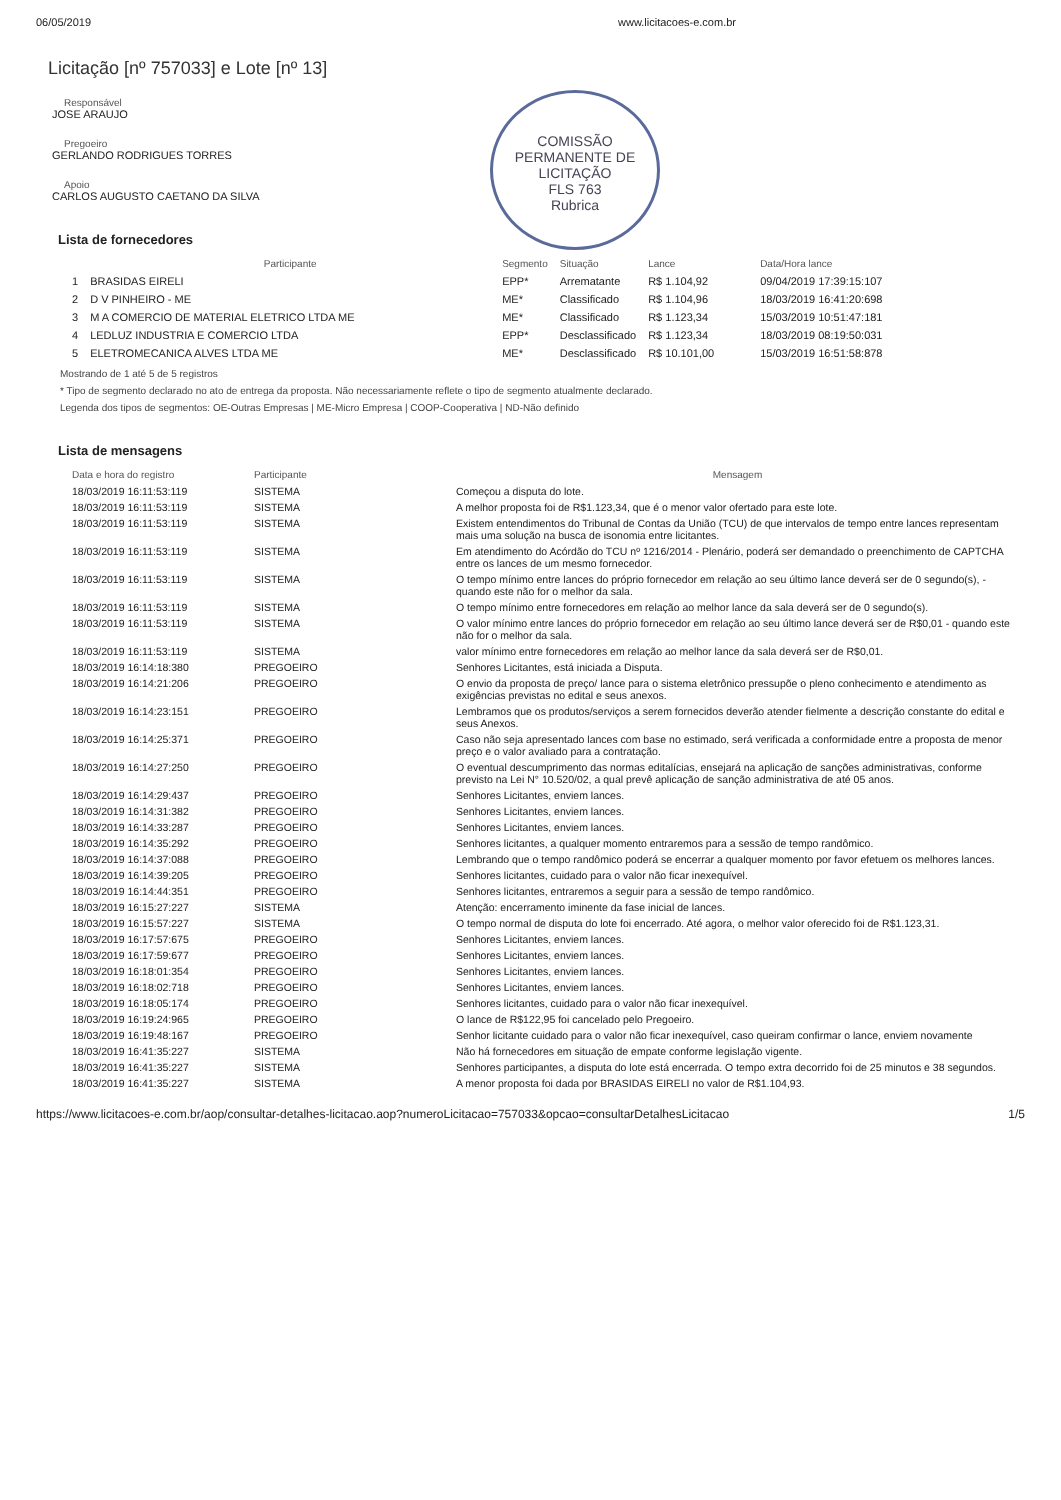06/05/2019 www.licitacoes-e.com.br
Licitação [nº 757033] e Lote [nº 13]
COMISSÃO PERMANENTE DE LICITAÇÃO
FLS 763
Rubrica
Responsável
JOSE ARAUJO
Pregoeiro
GERLANDO RODRIGUES TORRES
Apoio
CARLOS AUGUSTO CAETANO DA SILVA
Lista de fornecedores
| | Participante | Segmento | Situação | Lance | Data/Hora lance |
| --- | --- | --- | --- | --- | --- |
| 1 | BRASIDAS EIRELI | EPP* | Arrematante | R$ 1.104,92 | 09/04/2019 17:39:15:107 |
| 2 | D V PINHEIRO - ME | ME* | Classificado | R$ 1.104,96 | 18/03/2019 16:41:20:698 |
| 3 | M A COMERCIO DE MATERIAL ELETRICO LTDA ME | ME* | Classificado | R$ 1.123,34 | 15/03/2019 10:51:47:181 |
| 4 | LEDLUZ INDUSTRIA E COMERCIO LTDA | EPP* | Desclassificado | R$ 1.123,34 | 18/03/2019 08:19:50:031 |
| 5 | ELETROMECANICA ALVES LTDA ME | ME* | Desclassificado | R$ 10.101,00 | 15/03/2019 16:51:58:878 |
Mostrando de 1 até 5 de 5 registros
* Tipo de segmento declarado no ato de entrega da proposta. Não necessariamente reflete o tipo de segmento atualmente declarado.
Legenda dos tipos de segmentos: OE-Outras Empresas | ME-Micro Empresa | COOP-Cooperativa | ND-Não definido
Lista de mensagens
| Data e hora do registro | Participante | Mensagem |
| --- | --- | --- |
| 18/03/2019 16:11:53:119 | SISTEMA | Começou a disputa do lote. |
| 18/03/2019 16:11:53:119 | SISTEMA | A melhor proposta foi de R$1.123,34, que é o menor valor ofertado para este lote. |
| 18/03/2019 16:11:53:119 | SISTEMA | Existem entendimentos do Tribunal de Contas da União (TCU) de que intervalos de tempo entre lances representam mais uma solução na busca de isonomia entre licitantes. |
| 18/03/2019 16:11:53:119 | SISTEMA | Em atendimento do Acórdão do TCU nº 1216/2014 - Plenário, poderá ser demandado o preenchimento de CAPTCHA entre os lances de um mesmo fornecedor. |
| 18/03/2019 16:11:53:119 | SISTEMA | O tempo mínimo entre lances do próprio fornecedor em relação ao seu último lance deverá ser de 0 segundo(s), - quando este não for o melhor da sala. |
| 18/03/2019 16:11:53:119 | SISTEMA | O tempo mínimo entre fornecedores em relação ao melhor lance da sala deverá ser de 0 segundo(s). |
| 18/03/2019 16:11:53:119 | SISTEMA | O valor mínimo entre lances do próprio fornecedor em relação ao seu último lance deverá ser de R$0,01 - quando este não for o melhor da sala. |
| 18/03/2019 16:11:53:119 | SISTEMA | valor mínimo entre fornecedores em relação ao melhor lance da sala deverá ser de R$0,01. |
| 18/03/2019 16:14:18:380 | PREGOEIRO | Senhores Licitantes, está iniciada a Disputa. |
| 18/03/2019 16:14:21:206 | PREGOEIRO | O envio da proposta de preço/ lance para o sistema eletrônico pressupõe o pleno conhecimento e atendimento as exigências previstas no edital e seus anexos. |
| 18/03/2019 16:14:23:151 | PREGOEIRO | Lembramos que os produtos/serviços a serem fornecidos deverão atender fielmente a descrição constante do edital e seus Anexos. |
| 18/03/2019 16:14:25:371 | PREGOEIRO | Caso não seja apresentado lances com base no estimado, será verificada a conformidade entre a proposta de menor preço e o valor avaliado para a contratação. |
| 18/03/2019 16:14:27:250 | PREGOEIRO | O eventual descumprimento das normas editalícias, ensejará na aplicação de sanções administrativas, conforme previsto na Lei N° 10.520/02, a qual prevê aplicação de sanção administrativa de até 05 anos. |
| 18/03/2019 16:14:29:437 | PREGOEIRO | Senhores Licitantes, enviem lances. |
| 18/03/2019 16:14:31:382 | PREGOEIRO | Senhores Licitantes, enviem lances. |
| 18/03/2019 16:14:33:287 | PREGOEIRO | Senhores Licitantes, enviem lances. |
| 18/03/2019 16:14:35:292 | PREGOEIRO | Senhores licitantes, a qualquer momento entraremos para a sessão de tempo randômico. |
| 18/03/2019 16:14:37:088 | PREGOEIRO | Lembrando que o tempo randômico poderá se encerrar a qualquer momento por favor efetuem os melhores lances. |
| 18/03/2019 16:14:39:205 | PREGOEIRO | Senhores licitantes, cuidado para o valor não ficar inexequível. |
| 18/03/2019 16:14:44:351 | PREGOEIRO | Senhores licitantes, entraremos a seguir para a sessão de tempo randômico. |
| 18/03/2019 16:15:27:227 | SISTEMA | Atenção: encerramento iminente da fase inicial de lances. |
| 18/03/2019 16:15:57:227 | SISTEMA | O tempo normal de disputa do lote foi encerrado. Até agora, o melhor valor oferecido foi de R$1.123,31. |
| 18/03/2019 16:17:57:675 | PREGOEIRO | Senhores Licitantes, enviem lances. |
| 18/03/2019 16:17:59:677 | PREGOEIRO | Senhores Licitantes, enviem lances. |
| 18/03/2019 16:18:01:354 | PREGOEIRO | Senhores Licitantes, enviem lances. |
| 18/03/2019 16:18:02:718 | PREGOEIRO | Senhores Licitantes, enviem lances. |
| 18/03/2019 16:18:05:174 | PREGOEIRO | Senhores licitantes, cuidado para o valor não ficar inexequível. |
| 18/03/2019 16:19:24:965 | PREGOEIRO | O lance de R$122,95 foi cancelado pelo Pregoeiro. |
| 18/03/2019 16:19:48:167 | PREGOEIRO | Senhor licitante cuidado para o valor não ficar inexequível, caso queiram confirmar o lance, enviem novamente |
| 18/03/2019 16:41:35:227 | SISTEMA | Não há fornecedores em situação de empate conforme legislação vigente. |
| 18/03/2019 16:41:35:227 | SISTEMA | Senhores participantes, a disputa do lote está encerrada. O tempo extra decorrido foi de 25 minutos e 38 segundos. |
| 18/03/2019 16:41:35:227 | SISTEMA | A menor proposta foi dada por BRASIDAS EIRELI no valor de R$1.104,93. |
https://www.licitacoes-e.com.br/aop/consultar-detalhes-licitacao.aop?numeroLicitacao=757033&opcao=consultarDetalhesLicitacao 1/5